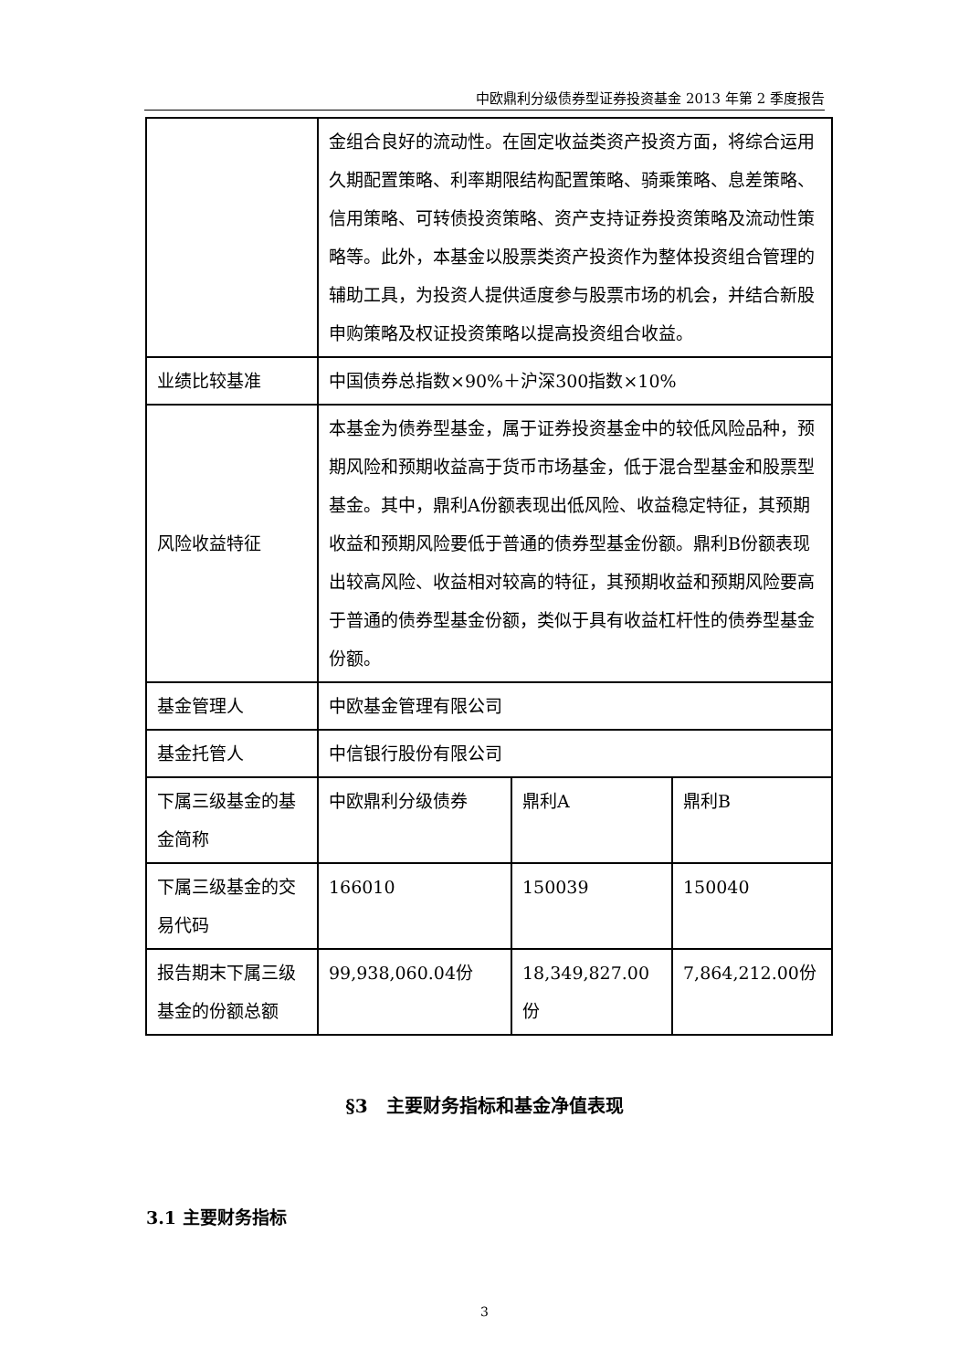中欧鼎利分级债券型证券投资基金 2013 年第 2 季度报告
| | 金组合良好的流动性。在固定收益类资产投资方面，将综合运用久期配置策略、利率期限结构配置策略、骑乘策略、息差策略、信用策略、可转债投资策略、资产支持证券投资策略及流动性策略等。此外，本基金以股票类资产投资作为整体投资组合管理的辅助工具，为投资人提供适度参与股票市场的机会，并结合新股申购策略及权证投资策略以提高投资组合收益。 | | |
| 业绩比较基准 | 中国债券总指数×90%＋沪深300指数×10% | | |
| 风险收益特征 | 本基金为债券型基金，属于证券投资基金中的较低风险品种，预期风险和预期收益高于货币市场基金，低于混合型基金和股票型基金。其中，鼎利A份额表现出低风险、收益稳定特征，其预期收益和预期风险要低于普通的债券型基金份额。鼎利B份额表现出较高风险、收益相对较高的特征，其预期收益和预期风险要高于普通的债券型基金份额，类似于具有收益杠杆性的债券型基金份额。 | | |
| 基金管理人 | 中欧基金管理有限公司 | | |
| 基金托管人 | 中信银行股份有限公司 | | |
| 下属三级基金的基金简称 | 中欧鼎利分级债券 | 鼎利A | 鼎利B |
| 下属三级基金的交易代码 | 166010 | 150039 | 150040 |
| 报告期末下属三级基金的份额总额 | 99,938,060.04份 | 18,349,827.00份 | 7,864,212.00份 |
§3　主要财务指标和基金净值表现
3.1 主要财务指标
3